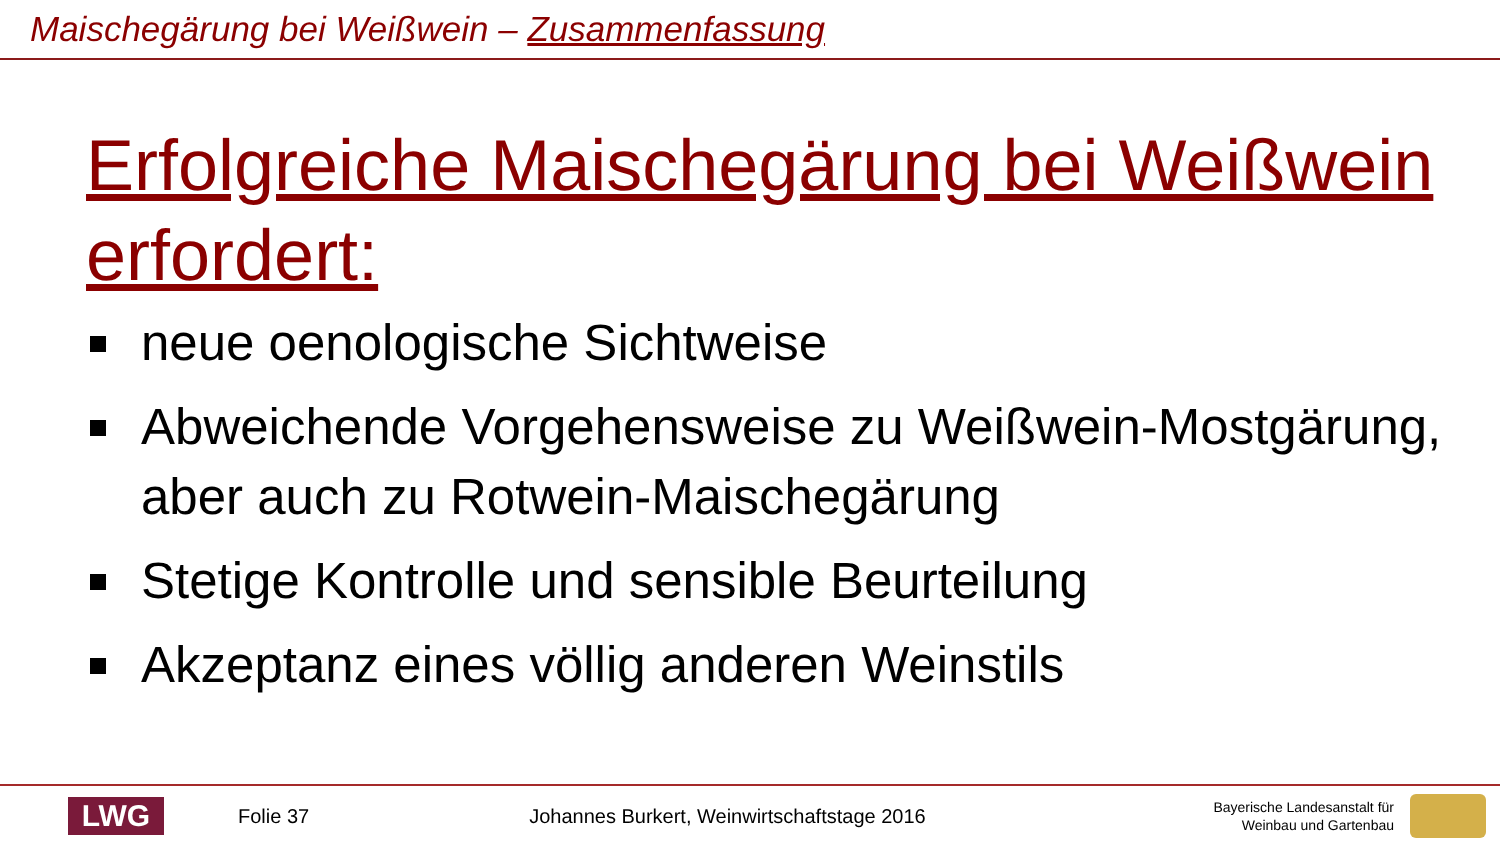Maischegärung bei Weißwein – Zusammenfassung
Erfolgreiche Maischegärung bei Weißwein erfordert:
neue oenologische Sichtweise
Abweichende Vorgehensweise zu Weißwein-Mostgärung, aber auch zu Rotwein-Maischegärung
Stetige Kontrolle und sensible Beurteilung
Akzeptanz eines völlig anderen Weinstils
LWG
Folie 37
Johannes Burkert, Weinwirtschaftstage 2016
Bayerische Landesanstalt für
Weinbau und Gartenbau